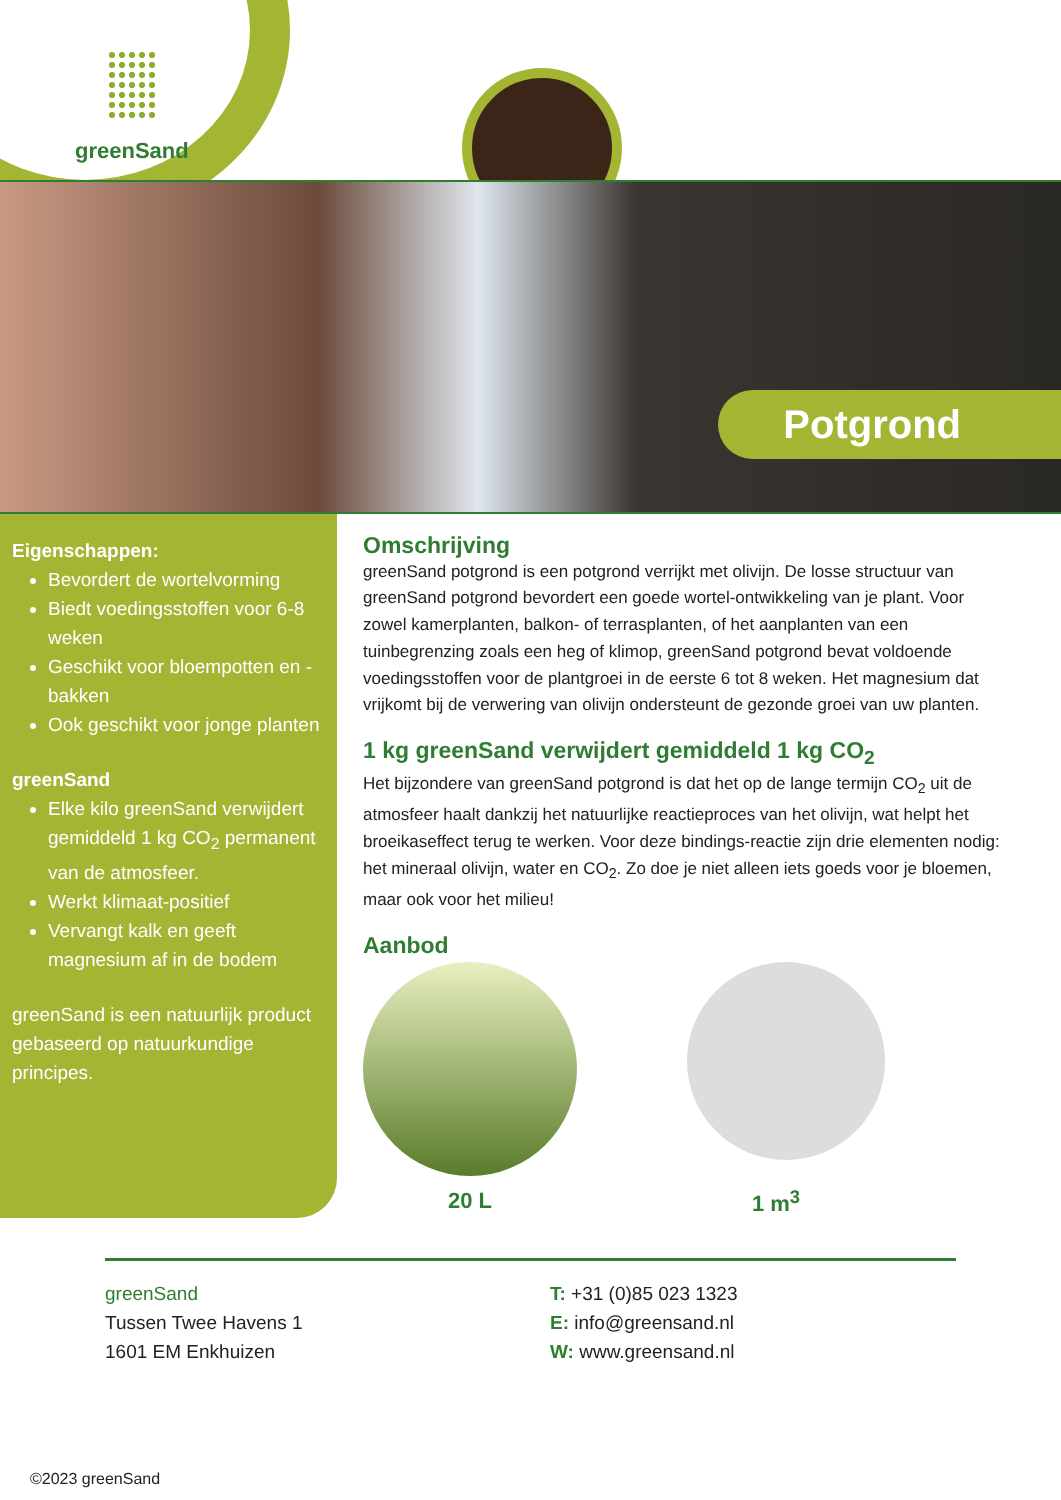greenSand
Potgrond
Eigenschappen:
Bevordert de wortelvorming
Biedt voedingsstoffen voor 6-8 weken
Geschikt voor bloempotten en -bakken
Ook geschikt voor jonge planten
greenSand
Elke kilo greenSand verwijdert gemiddeld 1 kg CO<sub>2</sub> permanent van de atmosfeer.
Werkt klimaat-positief
Vervangt kalk en geeft magnesium af in de bodem
greenSand is een natuurlijk product gebaseerd op natuurkundige principes.
Omschrijving
greenSand potgrond is een potgrond verrijkt met olivijn. De losse structuur van greenSand potgrond bevordert een goede wortel-ontwikkeling van je plant. Voor zowel kamerplanten, balkon- of terrasplanten, of het aanplanten van een tuinbegrenzing zoals een heg of klimop, greenSand potgrond bevat voldoende voedingsstoffen voor de plantgroei in de eerste 6 tot 8 weken. Het magnesium dat vrijkomt bij de verwering van olivijn ondersteunt de gezonde groei van uw planten.
1 kg greenSand verwijdert gemiddeld 1 kg CO<sub>2</sub>
Het bijzondere van greenSand potgrond is dat het op de lange termijn CO<sub>2</sub> uit de atmosfeer haalt dankzij het natuurlijke reactieproces van het olivijn, wat helpt het broeikaseffect terug te werken. Voor deze bindings-reactie zijn drie elementen nodig: het mineraal olivijn, water en CO<sub>2</sub>. Zo doe je niet alleen iets goeds voor je bloemen, maar ook voor het milieu!
Aanbod
20 L 1 m<sup>3</sup>
greenSand
Tussen Twee Havens 1
1601 EM Enkhuizen
T: +31 (0)85 023 1323
E: info@greensand.nl
W: www.greensand.nl
©2023 greenSand